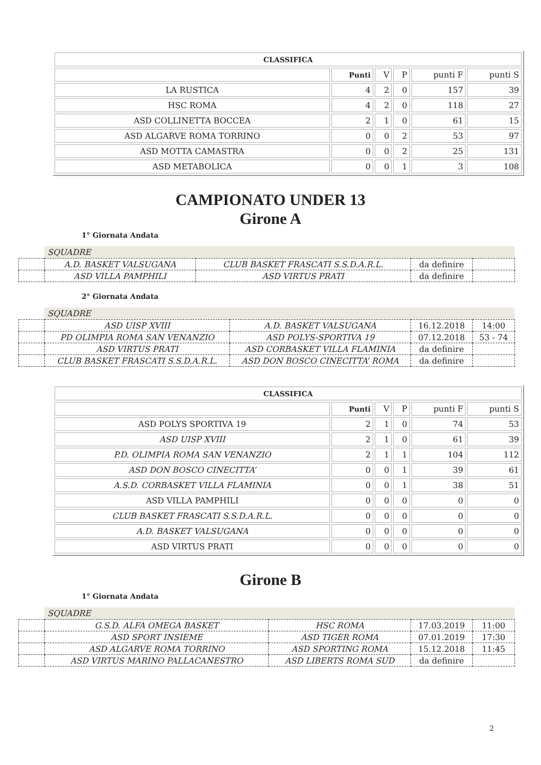| CLASSIFICA | | | | | |
| | Punti | V | P | punti F | punti S |
| LA RUSTICA | 4 | 2 | 0 | 157 | 39 |
| HSC ROMA | 4 | 2 | 0 | 118 | 27 |
| ASD COLLINETTA BOCCEA | 2 | 1 | 0 | 61 | 15 |
| ASD ALGARVE ROMA TORRINO | 0 | 0 | 2 | 53 | 97 |
| ASD MOTTA CAMASTRA | 0 | 0 | 2 | 25 | 131 |
| ASD METABOLICA | 0 | 0 | 1 | 3 | 108 |
CAMPIONATO UNDER 13
Girone A
1° Giornata Andata
SQUADRE
| | A.D. BASKET VALSUGANA | CLUB BASKET FRASCATI S.S.D.A.R.L. | da definire | |
| | ASD VILLA PAMPHILI | ASD VIRTUS PRATI | da definire | |
2° Giornata Andata
SQUADRE
| | ASD UISP XVIII | A.D. BASKET VALSUGANA | 16.12.2018 | 14:00 |
| | PD OLIMPIA ROMA SAN VENANZIO | ASD POLYS-SPORTIVA 19 | 07.12.2018 | 53 - 74 |
| | ASD VIRTUS PRATI | ASD CORBASKET VILLA FLAMINIA | da definire | |
| | CLUB BASKET FRASCATI S.S.D.A.R.L. | ASD DON BOSCO CINECITTA’ ROMA | da definire | |
| CLASSIFICA | | | | | |
| | Punti | V | P | punti F | punti S |
| ASD POLYS SPORTIVA 19 | 2 | 1 | 0 | 74 | 53 |
| ASD UISP XVIII | 2 | 1 | 0 | 61 | 39 |
| P.D. OLIMPIA ROMA SAN VENANZIO | 2 | 1 | 1 | 104 | 112 |
| ASD DON BOSCO CINECITTA’ | 0 | 0 | 1 | 39 | 61 |
| A.S.D. CORBASKET VILLA FLAMINIA | 0 | 0 | 1 | 38 | 51 |
| ASD VILLA PAMPHILI | 0 | 0 | 0 | 0 | 0 |
| CLUB BASKET FRASCATI S.S.D.A.R.L. | 0 | 0 | 0 | 0 | 0 |
| A.D. BASKET VALSUGANA | 0 | 0 | 0 | 0 | 0 |
| ASD VIRTUS PRATI | 0 | 0 | 0 | 0 | 0 |
Girone B
1° Giornata Andata
SQUADRE
| | G.S.D. ALFA OMEGA BASKET | HSC ROMA | 17.03.2019 | 11:00 |
| | ASD SPORT INSIEME | ASD TIGER ROMA | 07.01.2019 | 17:30 |
| | ASD ALGARVE ROMA TORRINO | ASD SPORTING ROMA | 15.12.2018 | 11:45 |
| | ASD VIRTUS MARINO PALLACANESTRO | ASD LIBERTS ROMA SUD | da definire | |
2